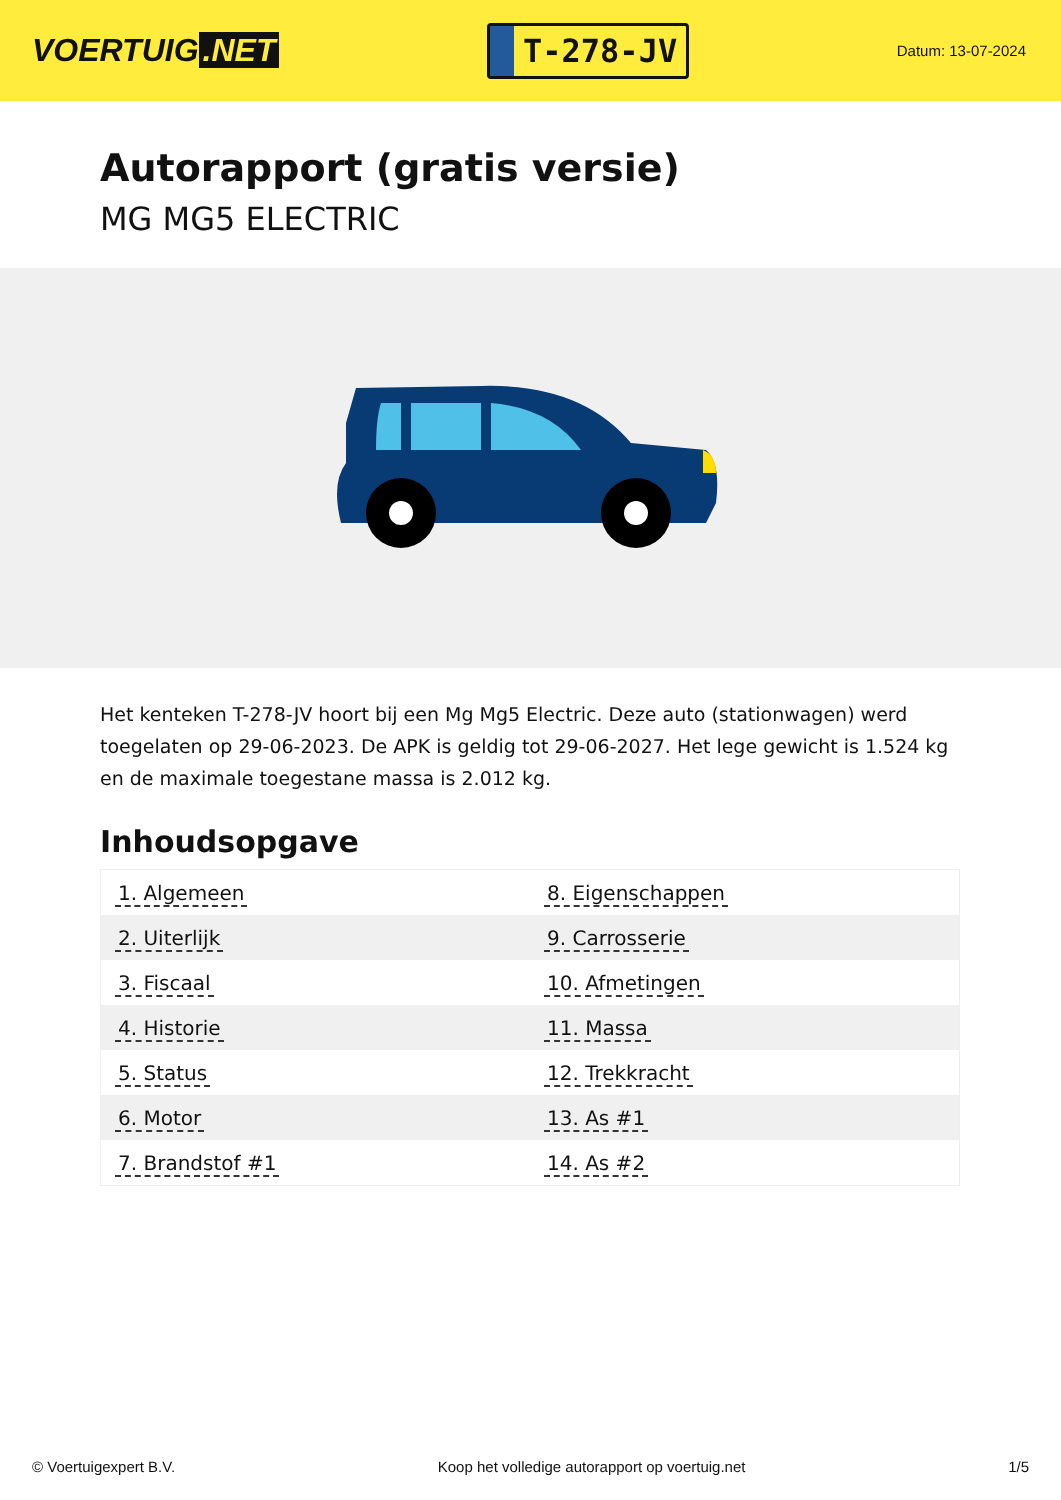VOERTUIG.NET
T-278-JV
Datum: 13-07-2024
Autorapport (gratis versie)
MG MG5 ELECTRIC
Het kenteken T-278-JV hoort bij een Mg Mg5 Electric. Deze auto (stationwagen) werd toegelaten op 29-06-2023. De APK is geldig tot 29-06-2027. Het lege gewicht is 1.524 kg en de maximale toegestane massa is 2.012 kg.
Inhoudsopgave
| 1. Algemeen | 8. Eigenschappen |
| 2. Uiterlijk | 9. Carrosserie |
| 3. Fiscaal | 10. Afmetingen |
| 4. Historie | 11. Massa |
| 5. Status | 12. Trekkracht |
| 6. Motor | 13. As #1 |
| 7. Brandstof #1 | 14. As #2 |
© Voertuigexpert B.V. Koop het volledige autorapport op voertuig.net 1/5